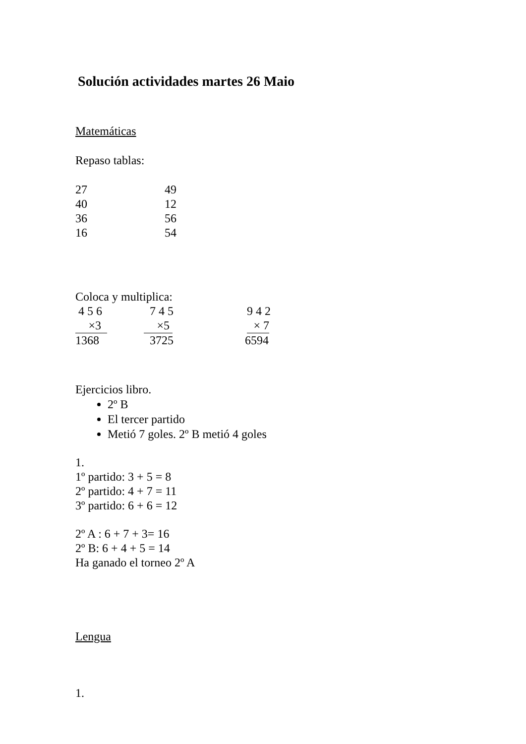Solución actividades martes 26 Maio
Matemáticas
Repaso tablas:
27 49
40 12
36 56
16 54
Coloca y multiplica:
4 5 6 7 4 5 9 4 2
×3 ×5 × 7
1368 3725 6594
Ejercicios libro.
2º B
El tercer partido
Metió 7 goles. 2º B metió 4 goles
1.
1º partido: 3 + 5 = 8
2º partido: 4 + 7 = 11
3º partido: 6 + 6 = 12
2º A : 6 + 7 + 3= 16
2º B: 6 + 4 + 5 = 14
Ha ganado el torneo 2º A
Lengua
1.